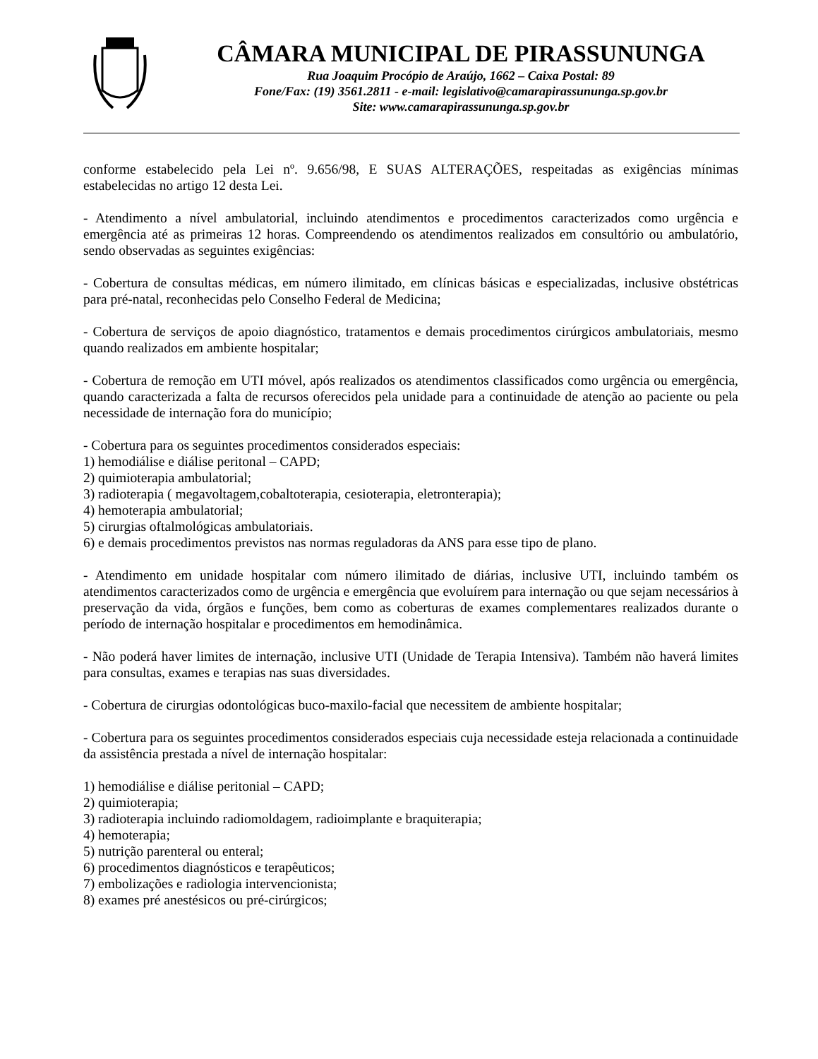CÂMARA MUNICIPAL DE PIRASSUNUNGA
Rua Joaquim Procópio de Araújo, 1662 – Caixa Postal: 89
Fone/Fax: (19) 3561.2811 - e-mail: legislativo@camarapirassununga.sp.gov.br
Site: www.camarapirassununga.sp.gov.br
conforme estabelecido pela Lei nº. 9.656/98, E SUAS ALTERAÇÕES, respeitadas as exigências mínimas estabelecidas no artigo 12 desta Lei.
- Atendimento a nível ambulatorial, incluindo atendimentos e procedimentos caracterizados como urgência e emergência até as primeiras 12 horas. Compreendendo os atendimentos realizados em consultório ou ambulatório, sendo observadas as seguintes exigências:
- Cobertura de consultas médicas, em número ilimitado, em clínicas básicas e especializadas, inclusive obstétricas para pré-natal, reconhecidas pelo Conselho Federal de Medicina;
- Cobertura de serviços de apoio diagnóstico, tratamentos e demais procedimentos cirúrgicos ambulatoriais, mesmo quando realizados em ambiente hospitalar;
- Cobertura de remoção em UTI móvel, após realizados os atendimentos classificados como urgência ou emergência, quando caracterizada a falta de recursos oferecidos pela unidade para a continuidade de atenção ao paciente ou pela necessidade de internação fora do município;
- Cobertura para os seguintes procedimentos considerados especiais:
1) hemodiálise e diálise peritonal – CAPD;
2) quimioterapia ambulatorial;
3) radioterapia ( megavoltagem,cobaltoterapia, cesioterapia, eletronterapia);
4) hemoterapia ambulatorial;
5) cirurgias oftalmológicas ambulatoriais.
6) e demais procedimentos previstos nas normas reguladoras da ANS para esse tipo de plano.
- Atendimento em unidade hospitalar com número ilimitado de diárias, inclusive UTI, incluindo também os atendimentos caracterizados como de urgência e emergência que evoluírem para internação ou que sejam necessários à preservação da vida, órgãos e funções, bem como as coberturas de exames complementares realizados durante o período de internação hospitalar e procedimentos em hemodinâmica.
- Não poderá haver limites de internação, inclusive UTI (Unidade de Terapia Intensiva). Também não haverá limites para consultas, exames e terapias nas suas diversidades.
- Cobertura de cirurgias odontológicas buco-maxilo-facial que necessitem de ambiente hospitalar;
- Cobertura para os seguintes procedimentos considerados especiais cuja necessidade esteja relacionada a continuidade da assistência prestada a nível de internação hospitalar:
1) hemodiálise e diálise peritonial – CAPD;
2) quimioterapia;
3) radioterapia incluindo radiomoldagem, radioimplante e braquiterapia;
4) hemoterapia;
5) nutrição parenteral ou enteral;
6) procedimentos diagnósticos e terapêuticos;
7) embolizações e radiologia intervencionista;
8) exames pré anestésicos ou pré-cirúrgicos;